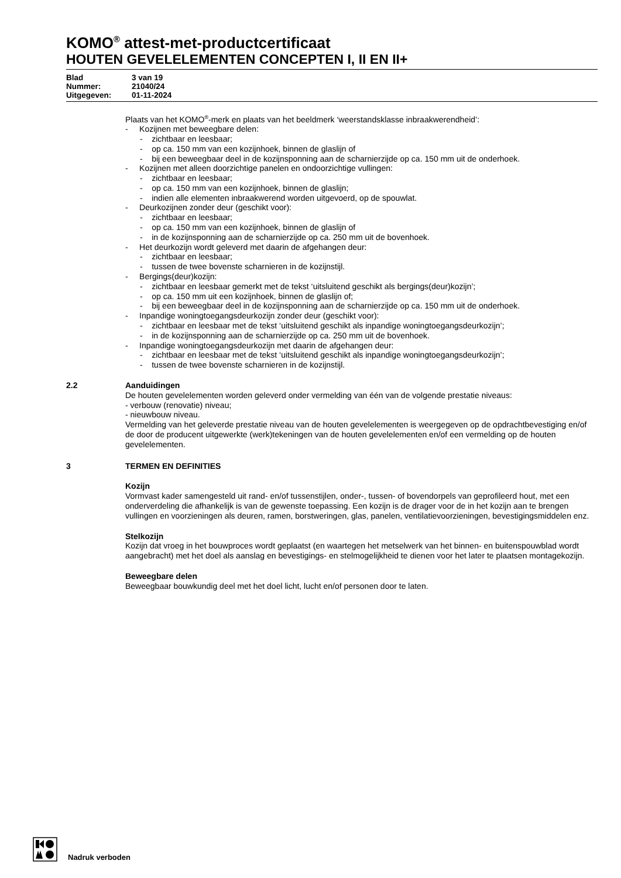KOMO<sup>®</sup> attest-met-productcertificaat
HOUTEN GEVELELEMENTEN CONCEPTEN I, II EN II+
Blad 3 van 19
Nummer: 21040/24
Uitgegeven: 01-11-2024
Plaats van het KOMO<sup>®</sup>-merk en plaats van het beeldmerk ‘weerstandsklasse inbraakwerendheid’:
- Kozijnen met beweegbare delen:
- zichtbaar en leesbaar;
- op ca. 150 mm van een kozijnhoek, binnen de glaslijn of
- bij een beweegbaar deel in de kozijnsponning aan de scharnierzijde op ca. 150 mm uit de onderhoek.
- Kozijnen met alleen doorzichtige panelen en ondoorzichtige vullingen:
- zichtbaar en leesbaar;
- op ca. 150 mm van een kozijnhoek, binnen de glaslijn;
- indien alle elementen inbraakwerend worden uitgevoerd, op de spouwlat.
- Deurkozijnen zonder deur (geschikt voor):
- zichtbaar en leesbaar;
- op ca. 150 mm van een kozijnhoek, binnen de glaslijn of
- in de kozijnsponning aan de scharnierzijde op ca. 250 mm uit de bovenhoek.
- Het deurkozijn wordt geleverd met daarin de afgehangen deur:
- zichtbaar en leesbaar;
- tussen de twee bovenste scharnieren in de kozijnstijl.
- Bergings(deur)kozijn:
- zichtbaar en leesbaar gemerkt met de tekst ‘uitsluitend geschikt als bergings(deur)kozijn’;
- op ca. 150 mm uit een kozijnhoek, binnen de glaslijn of;
- bij een beweegbaar deel in de kozijnsponning aan de scharnierzijde op ca. 150 mm uit de onderhoek.
- Inpandige woningtoegangsdeurkozijn zonder deur (geschikt voor):
- zichtbaar en leesbaar met de tekst ‘uitsluitend geschikt als inpandige woningtoegangsdeurkozijn’;
- in de kozijnsponning aan de scharnierzijde op ca. 250 mm uit de bovenhoek.
- Inpandige woningtoegangsdeurkozijn met daarin de afgehangen deur:
- zichtbaar en leesbaar met de tekst ‘uitsluitend geschikt als inpandige woningtoegangsdeurkozijn’;
- tussen de twee bovenste scharnieren in de kozijnstijl.
2.2 Aanduidingen
De houten gevelelementen worden geleverd onder vermelding van één van de volgende prestatie niveaus:
- verbouw (renovatie) niveau;
- nieuwbouw niveau.
Vermelding van het geleverde prestatie niveau van de houten gevelelementen is weergegeven op de opdrachtbevestiging en/of de door de producent uitgewerkte (werk)tekeningen van de houten gevelelementen en/of een vermelding op de houten gevelelementen.
3 TERMEN EN DEFINITIES
Kozijn
Vormvast kader samengesteld uit rand- en/of tussenstijlen, onder-, tussen- of bovendorpels van geprofileerd hout, met een onderverdeling die afhankelijk is van de gewenste toepassing. Een kozijn is de drager voor de in het kozijn aan te brengen vullingen en voorzieningen als deuren, ramen, borstweringen, glas, panelen, ventilatievoorzieningen, bevestigingsmiddelen enz.
Stelkozijn
Kozijn dat vroeg in het bouwproces wordt geplaatst (en waartegen het metselwerk van het binnen- en buitenspouwblad wordt aangebracht) met het doel als aanslag en bevestigings- en stelmogelijkheid te dienen voor het later te plaatsen montagekozijn.
Beweegbare delen
Beweegbaar bouwkundig deel met het doel licht, lucht en/of personen door te laten.
Nadruk verboden